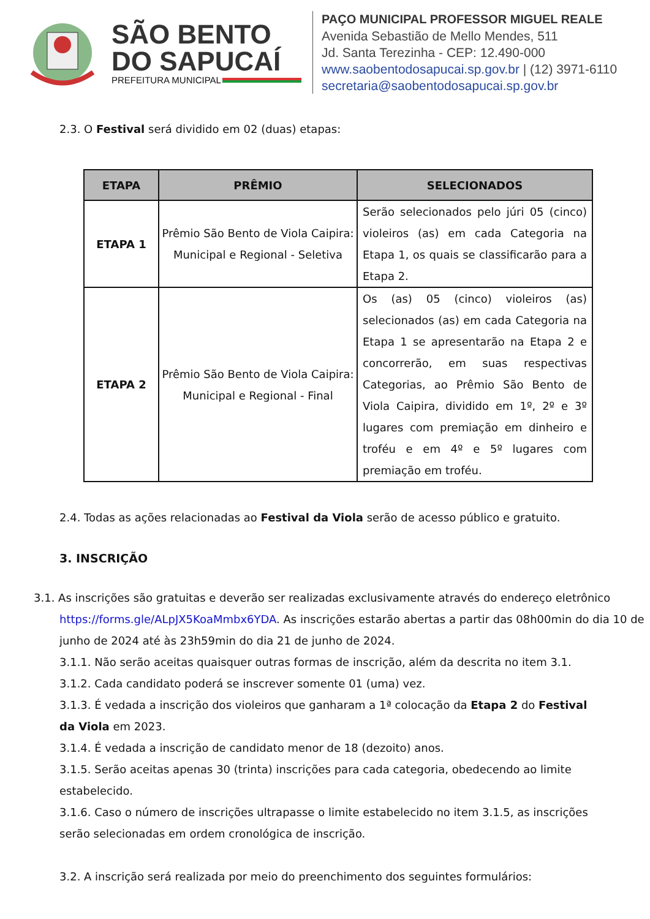SÃO BENTO
DO SAPUCAÍ
PREFEITURA MUNICIPAL
PAÇO MUNICIPAL PROFESSOR MIGUEL REALE
Avenida Sebastião de Mello Mendes, 511
Jd. Santa Terezinha - CEP: 12.490-000
www.saobentodosapucai.sp.gov.br | (12) 3971-6110
secretaria@saobentodosapucai.sp.gov.br
2.3. O Festival será dividido em 02 (duas) etapas:
| ETAPA | PRÊMIO | SELECIONADOS |
| --- | --- | --- |
| ETAPA 1 | Prêmio São Bento de Viola Caipira: Municipal e Regional - Seletiva | Serão selecionados pelo júri 05 (cinco) violeiros (as) em cada Categoria na Etapa 1, os quais se classificarão para a Etapa 2. |
| ETAPA 2 | Prêmio São Bento de Viola Caipira: Municipal e Regional - Final | Os (as) 05 (cinco) violeiros (as) selecionados (as) em cada Categoria na Etapa 1 se apresentarão na Etapa 2 e concorrerão, em suas respectivas Categorias, ao Prêmio São Bento de Viola Caipira, dividido em 1º, 2º e 3º lugares com premiação em dinheiro e troféu e em 4º e 5º lugares com premiação em troféu. |
2.4. Todas as ações relacionadas ao Festival da Viola serão de acesso público e gratuito.
3. INSCRIÇÃO
3.1. As inscrições são gratuitas e deverão ser realizadas exclusivamente através do endereço eletrônico https://forms.gle/ALpJX5KoaMmbx6YDA. As inscrições estarão abertas a partir das 08h00min do dia 10 de junho de 2024 até às 23h59min do dia 21 de junho de 2024.
3.1.1. Não serão aceitas quaisquer outras formas de inscrição, além da descrita no item 3.1.
3.1.2. Cada candidato poderá se inscrever somente 01 (uma) vez.
3.1.3. É vedada a inscrição dos violeiros que ganharam a 1ª colocação da Etapa 2 do Festival da Viola em 2023.
3.1.4. É vedada a inscrição de candidato menor de 18 (dezoito) anos.
3.1.5. Serão aceitas apenas 30 (trinta) inscrições para cada categoria, obedecendo ao limite estabelecido.
3.1.6. Caso o número de inscrições ultrapasse o limite estabelecido no item 3.1.5, as inscrições serão selecionadas em ordem cronológica de inscrição.
3.2. A inscrição será realizada por meio do preenchimento dos seguintes formulários: